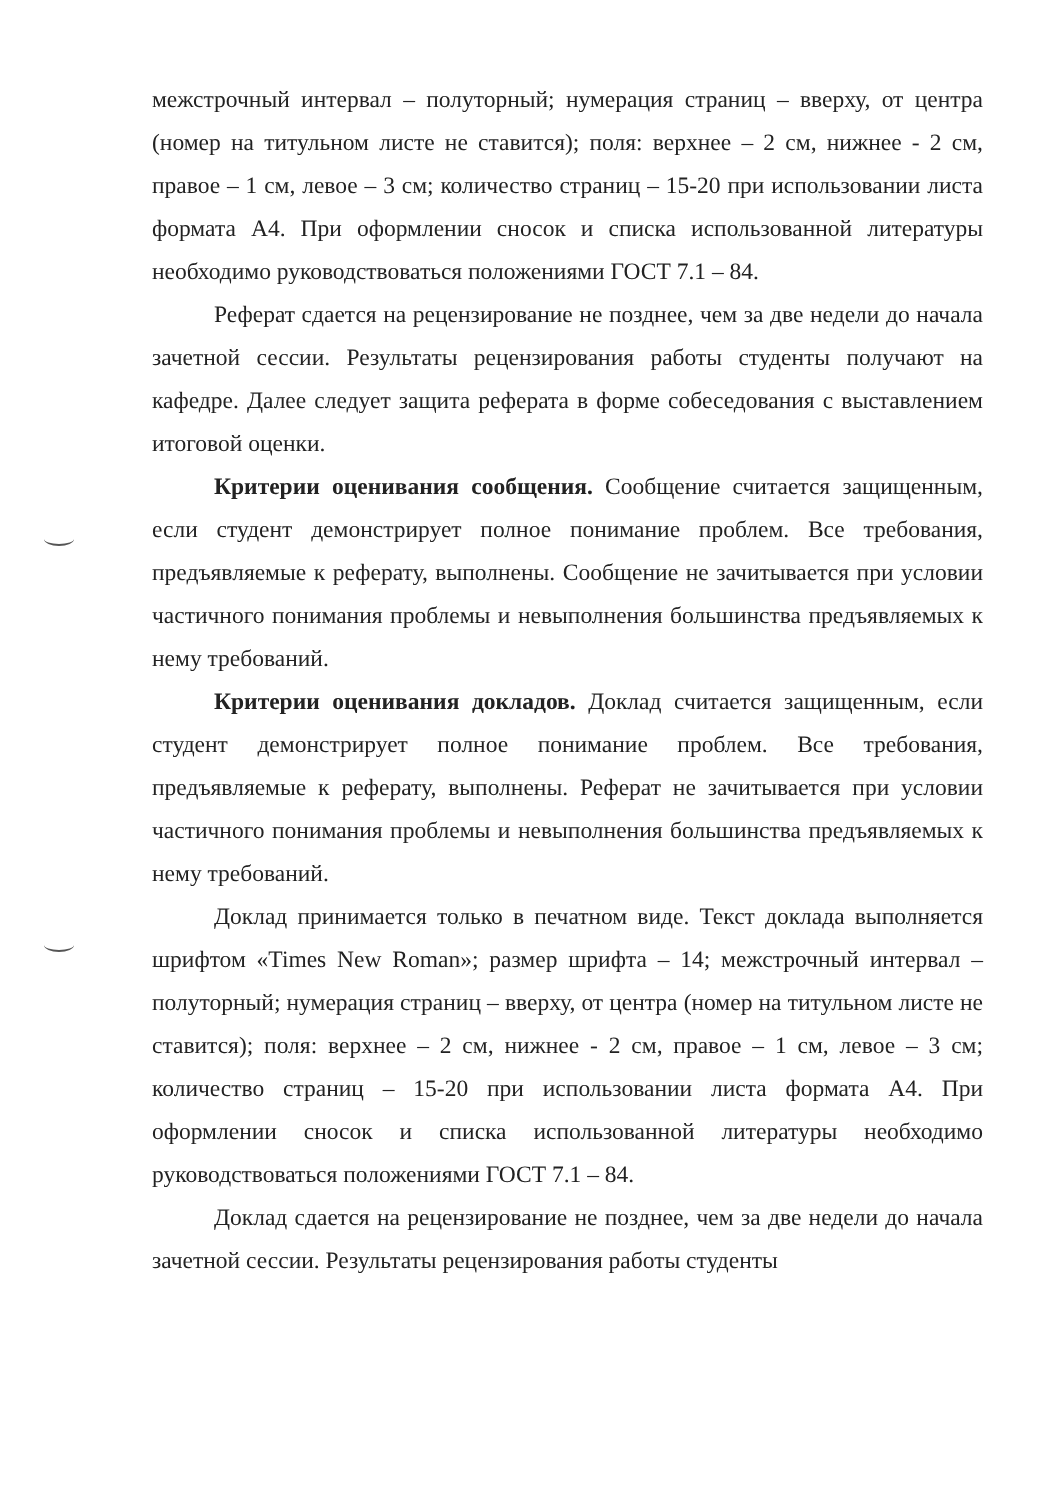межстрочный интервал – полуторный; нумерация страниц – вверху, от центра (номер на титульном листе не ставится); поля: верхнее – 2 см, нижнее - 2 см, правое – 1 см, левое – 3 см; количество страниц – 15-20 при использовании листа формата А4. При оформлении сносок и списка использованной литературы необходимо руководствоваться положениями ГОСТ 7.1 – 84.
Реферат сдается на рецензирование не позднее, чем за две недели до начала зачетной сессии. Результаты рецензирования работы студенты получают на кафедре. Далее следует защита реферата в форме собеседования с выставлением итоговой оценки.
Критерии оценивания сообщения. Сообщение считается защищенным, если студент демонстрирует полное понимание проблем. Все требования, предъявляемые к реферату, выполнены. Сообщение не зачитывается при условии частичного понимания проблемы и невыполнения большинства предъявляемых к нему требований.
Критерии оценивания докладов. Доклад считается защищенным, если студент демонстрирует полное понимание проблем. Все требования, предъявляемые к реферату, выполнены. Реферат не зачитывается при условии частичного понимания проблемы и невыполнения большинства предъявляемых к нему требований.
Доклад принимается только в печатном виде. Текст доклада выполняется шрифтом «Times New Roman»; размер шрифта – 14; межстрочный интервал – полуторный; нумерация страниц – вверху, от центра (номер на титульном листе не ставится); поля: верхнее – 2 см, нижнее - 2 см, правое – 1 см, левое – 3 см; количество страниц – 15-20 при использовании листа формата А4. При оформлении сносок и списка использованной литературы необходимо руководствоваться положениями ГОСТ 7.1 – 84.
Доклад сдается на рецензирование не позднее, чем за две недели до начала зачетной сессии. Результаты рецензирования работы студенты